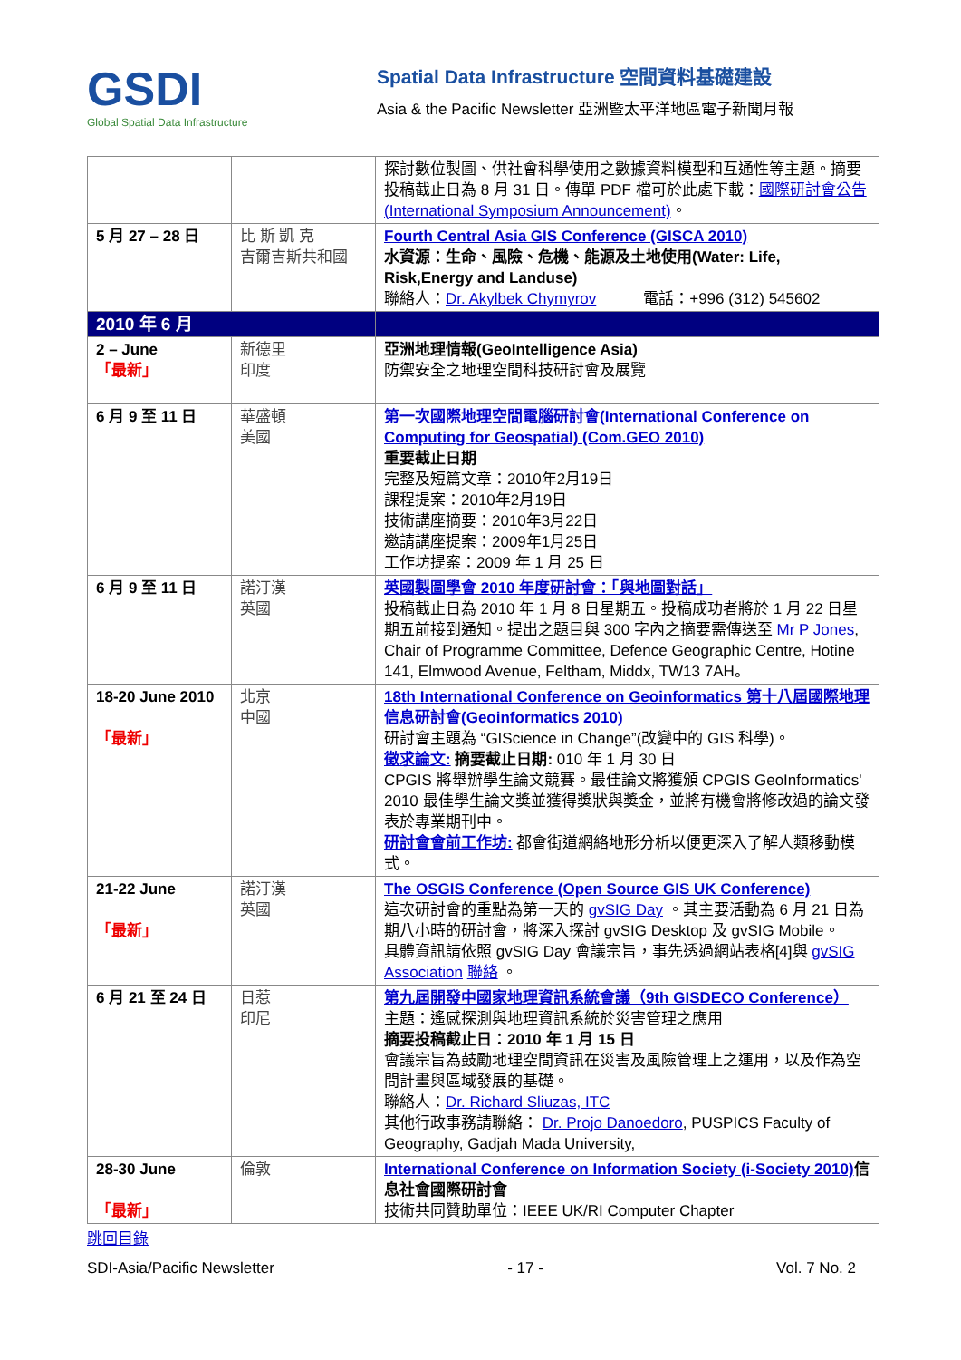GSDI
Global Spatial Data Infrastructure
Spatial Data Infrastructure 空間資料基礎建設
Asia & the Pacific Newsletter 亞洲暨太平洋地區電子新聞月報
| | | 探討數位製圖、供社會科學使用之數據資料模型和互通性等主題。摘要投稿截止日為 8 月 31 日。傳單 PDF 檔可於此處下載： 國際研討會公告(International Symposium Announcement) 。 |
| 5 月 27 – 28 日 | 比 斯 凱 克 吉爾吉斯共和國 | Fourth Central Asia GIS Conference (GISCA 2010) 水資源：生命、風險、危機、能源及土地使用(Water: Life, Risk,Energy and Landuse) 聯絡人： Dr. Akylbek Chymyrov 電話：+996 (312) 545602 |
| 2010 年 6 月 | | |
| 2 – June 「最新」 | 新德里 印度 | 亞洲地理情報(GeoIntelligence Asia) 防禦安全之地理空間科技研討會及展覽 |
| 6 月 9 至 11 日 | 華盛頓 美國 | 第一次國際地理空間電腦研討會(International Conference on Computing for Geospatial) (Com.GEO 2010) 重要截止日期 完整及短篇文章：2010年2月19日 課程提案：2010年2月19日 技術講座摘要：2010年3月22日 邀請講座提案：2009年1月25日 工作坊提案：2009 年 1 月 25 日 |
| 6 月 9 至 11 日 | 諾汀漢 英國 | 英國製圖學會 2010 年度研討會：「與地圖對話」 投稿截止日為 2010 年 1 月 8 日星期五。投稿成功者將於 1 月 22 日星期五前接到通知。提出之題目與 300 字內之摘要需傳送至 Mr P Jones , Chair of Programme Committee, Defence Geographic Centre, Hotine 141, Elmwood Avenue, Feltham, Middx, TW13 7AH。 |
| 18-20 June 2010 「最新」 | 北京 中國 | 18th International Conference on Geoinformatics 第十八屆國際地理信息研討會(Geoinformatics 2010) 研討會主題為 “GIScience in Change”(改變中的 GIS 科學)。 徵求論文: 摘要截止日期: 010 年 1 月 30 日 CPGIS 將舉辦學生論文競賽。最佳論文將獲頒 CPGIS GeoInformatics' 2010 最佳學生論文獎並獲得獎狀與獎金，並將有機會將修改過的論文發表於專業期刊中。 研討會會前工作坊: 都會街道網絡地形分析以便更深入了解人類移動模式。 |
| 21-22 June 「最新」 | 諾汀漢 英國 | The OSGIS Conference (Open Source GIS UK Conference) 這次研討會的重點為第一天的 gvSIG Day 。其主要活動為 6 月 21 日為期八小時的研討會，將深入探討 gvSIG Desktop 及 gvSIG Mobile。 具體資訊請依照 gvSIG Day 會議宗旨，事先透過網站表格[4]與 gvSIG Association 聯絡 。 |
| 6 月 21 至 24 日 | 日惹 印尼 | 第九屆開發中國家地理資訊系統會議（9th GISDECO Conference） 主題：遙感探測與地理資訊系統於災害管理之應用 摘要投稿截止日：2010 年 1 月 15 日 會議宗旨為鼓勵地理空間資訊在災害及風險管理上之運用，以及作為空間計畫與區域發展的基礎。 聯絡人： Dr. Richard Sliuzas, ITC 其他行政事務請聯絡： Dr. Projo Danoedoro , PUSPICS Faculty of Geography, Gadjah Mada University, |
| 28-30 June 「最新」 | 倫敦 | International Conference on Information Society (i-Society 2010) 信息社會國際研討會 技術共同贊助單位：IEEE UK/RI Computer Chapter |
跳回目錄
SDI-Asia/Pacific Newsletter - 17 - Vol. 7 No. 2